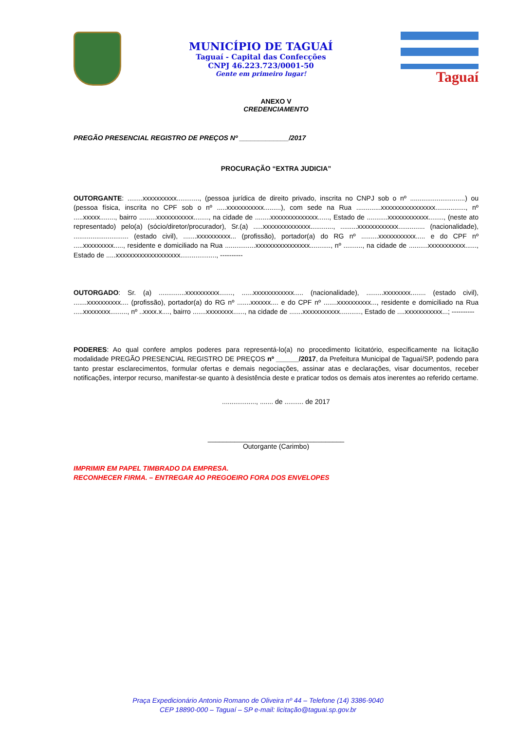MUNICÍPIO DE TAGUAÍ
Taguaí - Capital das Confecções
CNPJ 46.223.723/0001-50
Gente em primeiro lugar!
Taguaí
ANEXO V
CREDENCIAMENTO
PREGÃO PRESENCIAL REGISTRO DE PREÇOS Nº _____________/2017
PROCURAÇÃO “EXTRA JUDICIA”
OUTORGANTE: ........xxxxxxxxxx............, (pessoa jurídica de direito privado, inscrita no CNPJ sob o nº .............................) ou (pessoa física, inscrita no CPF sob o nº .....xxxxxxxxxxx.........), com sede na Rua .............xxxxxxxxxxxxxxxx................, nº .....xxxxx........, bairro .........xxxxxxxxxxx........, na cidade de ........xxxxxxxxxxxxxx......, Estado de ...........xxxxxxxxxxxx........, (neste ato representado) pelo(a) (sócio/diretor/procurador), Sr.(a) .....xxxxxxxxxxxxxx............, .........xxxxxxxxxxxx.............. (nacionalidade), ............................. (estado civil), .......xxxxxxxxxx... (profissão), portador(a) do RG nº .........xxxxxxxxxxx..... e do CPF nº .....xxxxxxxxx....., residente e domiciliado na Rua ................xxxxxxxxxxxxxxxx..........., nº .........., na cidade de ..........xxxxxxxxxxx......, Estado de .....xxxxxxxxxxxxxxxxxxx..................., ----------
OUTORGADO: Sr. (a) ..............xxxxxxxxxx......., ......xxxxxxxxxxxx..... (nacionalidade), .........xxxxxxxx........ (estado civil), .......xxxxxxxxxx.... (profissão), portador(a) do RG nº .......xxxxxx.... e do CPF nº .......xxxxxxxxxx..., residente e domiciliado na Rua .....xxxxxxxx........., nº ..xxxx.x...., bairro .......xxxxxxxx......, na cidade de .......xxxxxxxxxxx..........., Estado de ....xxxxxxxxxxx...; ----------
PODERES: Ao qual confere amplos poderes para representá-lo(a) no procedimento licitatório, especificamente na licitação modalidade PREGÃO PRESENCIAL REGISTRO DE PREÇOS nº ______/2017, da Prefeitura Municipal de Taguaí/SP, podendo para tanto prestar esclarecimentos, formular ofertas e demais negociações, assinar atas e declarações, visar documentos, receber notificações, interpor recurso, manifestar-se quanto à desistência deste e praticar todos os demais atos inerentes ao referido certame.
.................., ....... de .......... de 2017
____________________________________
Outorgante (Carimbo)
IMPRIMIR EM PAPEL TIMBRADO DA EMPRESA.
RECONHECER FIRMA. – ENTREGAR AO PREGOEIRO FORA DOS ENVELOPES
Praça Expedicionário Antonio Romano de Oliveira nº 44 – Telefone (14) 3386-9040
CEP 18890-000 – Taguaí – SP e-mail: licitação@taguai.sp.gov.br